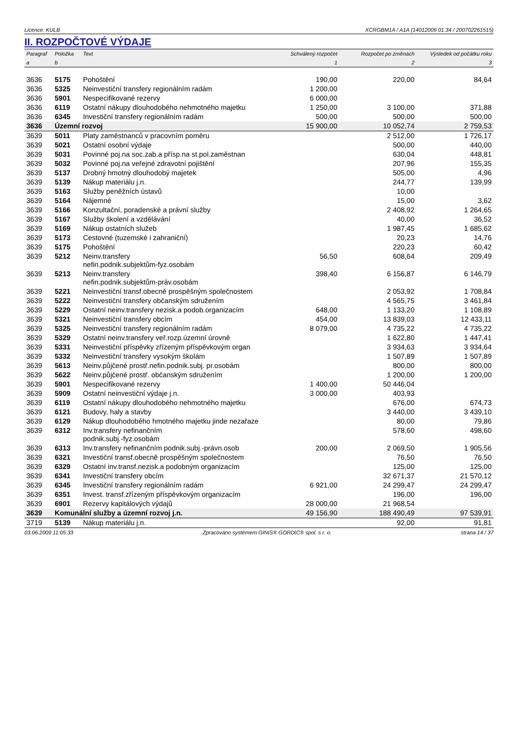Licence: KULB XCRGBM1A / A1A (14012009 01:34 / 200702261515)
II. ROZPOČTOVÉ VÝDAJE
| Paragraf | Položka | Text | Schválený rozpočet | Rozpočet po změnách | Výsledek od počátku roku |
| --- | --- | --- | --- | --- | --- |
| a | b | | 1 | 2 | 3 |
| 3636 | 5175 | Pohoštění | 190,00 | 220,00 | 84,64 |
| 3636 | 5325 | Neinvestiční transfery regionálním radám | 1 200,00 | | |
| 3636 | 5901 | Nespecifikované rezervy | 6 000,00 | | |
| 3636 | 6119 | Ostatní nákupy dlouhodobého nehmotného majetku | 1 250,00 | 3 100,00 | 371,88 |
| 3636 | 6345 | Investiční transfery regionálním radám | 500,00 | 500,00 | 500,00 |
| 3636 | Územní rozvoj | | 15 900,00 | 10 052,74 | 2 759,53 |
| 3639 | 5011 | Platy zaměstnanců v pracovním poměru | | 2 512,00 | 1 726,17 |
| 3639 | 5021 | Ostatní osobní výdaje | | 500,00 | 440,00 |
| 3639 | 5031 | Povinné poj.na soc.zab.a přísp.na st.pol.zaměstnan | | 630,04 | 448,81 |
| 3639 | 5032 | Povinné poj.na veřejné zdravotní pojištění | | 207,96 | 155,35 |
| 3639 | 5137 | Drobný hmotný dlouhodobý majetek | | 505,00 | 4,96 |
| 3639 | 5139 | Nákup materiálu j.n. | | 244,77 | 139,99 |
| 3639 | 5163 | Služby peněžních ústavů | | 10,00 | |
| 3639 | 5164 | Nájemné | | 15,00 | 3,62 |
| 3639 | 5166 | Konzultační, poradenské a právní služby | | 2 408,92 | 1 264,65 |
| 3639 | 5167 | Služby školení a vzdělávání | | 40,00 | 36,52 |
| 3639 | 5169 | Nákup ostatních služeb | | 1 987,45 | 1 685,62 |
| 3639 | 5173 | Cestovné (tuzemské i zahraniční) | | 20,23 | 14,76 |
| 3639 | 5175 | Pohoštění | | 220,23 | 60,42 |
| 3639 | 5212 | Neinv.transfery nefin.podnik.subjektům-fyz.osobám | 56,50 | 608,64 | 209,49 |
| 3639 | 5213 | Neinv.transfery nefin.podnik.subjektům-práv.osobám | 398,40 | 6 156,87 | 6 146,79 |
| 3639 | 5221 | Neinvestiční transf.obecně prospěšným společnostem | | 2 053,92 | 1 708,84 |
| 3639 | 5222 | Neinvestiční transfery občanským sdružením | | 4 565,75 | 3 461,84 |
| 3639 | 5229 | Ostatní neinv.transfery nezisk.a podob.organizacím | 648,00 | 1 133,20 | 1 108,89 |
| 3639 | 5321 | Neinvestiční transfery obcím | 454,00 | 13 839,03 | 12 433,11 |
| 3639 | 5325 | Neinvestiční transfery regionálním radám | 8 079,00 | 4 735,22 | 4 735,22 |
| 3639 | 5329 | Ostatní neinv.transfery veř.rozp.územní úrovně | | 1 622,80 | 1 447,41 |
| 3639 | 5331 | Neinvestiční příspěvky zřízeným příspěvkovým organ | | 3 934,63 | 3 934,64 |
| 3639 | 5332 | Neinvestiční transfery vysokým školám | | 1 507,89 | 1 507,89 |
| 3639 | 5613 | Neinv.půjčené prostř.nefin.podnik.subj. pr.osobám | | 800,00 | 800,00 |
| 3639 | 5622 | Neinv.půjčené prostř. občanským sdružením | | 1 200,00 | 1 200,00 |
| 3639 | 5901 | Nespecifikované rezervy | 1 400,00 | 50 446,04 | |
| 3639 | 5909 | Ostatní neinvestiční výdaje j.n. | 3 000,00 | 403,93 | |
| 3639 | 6119 | Ostatní nákupy dlouhodobého nehmotného majetku | | 676,00 | 674,73 |
| 3639 | 6121 | Budovy, haly a stavby | | 3 440,00 | 3 439,10 |
| 3639 | 6129 | Nákup dlouhodobého hmotného majetku jinde nezařaze | | 80,00 | 79,86 |
| 3639 | 6312 | Inv.transfery nefinančním podnik.subj.-fyz.osobám | | 578,60 | 498,60 |
| 3639 | 6313 | Inv.transfery nefinančním podnik.subj.-právn.osob | 200,00 | 2 069,50 | 1 905,56 |
| 3639 | 6321 | Investiční transf.obecně prospěšným společnostem | | 76,50 | 76,50 |
| 3639 | 6329 | Ostatní inv.transf.nezisk.a podobným organizacím | | 125,00 | 125,00 |
| 3639 | 6341 | Investiční transfery obcím | | 32 671,37 | 21 570,12 |
| 3639 | 6345 | Investiční transfery regionálním radám | 6 921,00 | 24 299,47 | 24 299,47 |
| 3639 | 6351 | Invest. transf.zřízeným příspěvkovým organizacím | | 196,00 | 196,00 |
| 3639 | 6901 | Rezervy kapitálových výdajů | 28 000,00 | 21 968,54 | |
| 3639 | Komunální služby a územní rozvoj j.n. | | 49 156,90 | 188 490,49 | 97 539,91 |
| 3719 | 5139 | Nákup materiálu j.n. | | 92,00 | 91,81 |
03.06.2009 11:05:33 Zpracováno systémem GINIS® GORDIC® spol. s r. o. strana 14 / 37